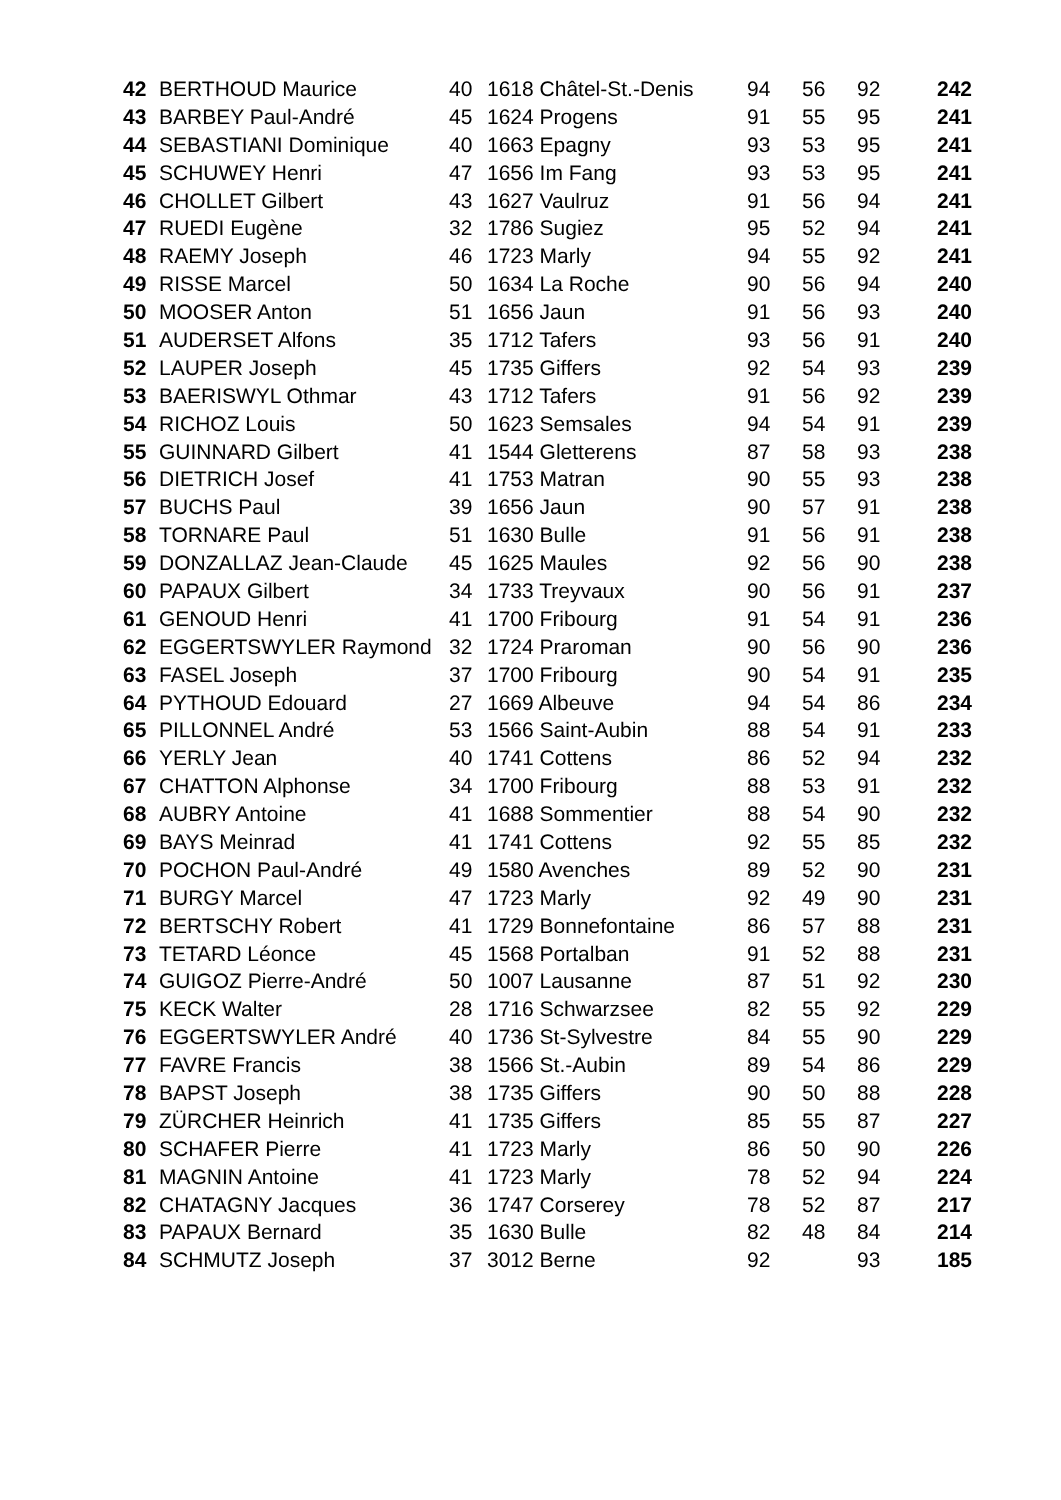| 42 | BERTHOUD Maurice | 40 | 1618 Châtel-St.-Denis | 94 | 56 | 92 | 242 |
| 43 | BARBEY Paul-André | 45 | 1624 Progens | 91 | 55 | 95 | 241 |
| 44 | SEBASTIANI Dominique | 40 | 1663 Epagny | 93 | 53 | 95 | 241 |
| 45 | SCHUWEY Henri | 47 | 1656 Im Fang | 93 | 53 | 95 | 241 |
| 46 | CHOLLET Gilbert | 43 | 1627 Vaulruz | 91 | 56 | 94 | 241 |
| 47 | RUEDI Eugène | 32 | 1786 Sugiez | 95 | 52 | 94 | 241 |
| 48 | RAEMY Joseph | 46 | 1723 Marly | 94 | 55 | 92 | 241 |
| 49 | RISSE Marcel | 50 | 1634 La Roche | 90 | 56 | 94 | 240 |
| 50 | MOOSER Anton | 51 | 1656 Jaun | 91 | 56 | 93 | 240 |
| 51 | AUDERSET Alfons | 35 | 1712 Tafers | 93 | 56 | 91 | 240 |
| 52 | LAUPER Joseph | 45 | 1735 Giffers | 92 | 54 | 93 | 239 |
| 53 | BAERISWYL Othmar | 43 | 1712 Tafers | 91 | 56 | 92 | 239 |
| 54 | RICHOZ Louis | 50 | 1623 Semsales | 94 | 54 | 91 | 239 |
| 55 | GUINNARD Gilbert | 41 | 1544 Gletterens | 87 | 58 | 93 | 238 |
| 56 | DIETRICH Josef | 41 | 1753 Matran | 90 | 55 | 93 | 238 |
| 57 | BUCHS Paul | 39 | 1656 Jaun | 90 | 57 | 91 | 238 |
| 58 | TORNARE Paul | 51 | 1630 Bulle | 91 | 56 | 91 | 238 |
| 59 | DONZALLAZ Jean-Claude | 45 | 1625 Maules | 92 | 56 | 90 | 238 |
| 60 | PAPAUX Gilbert | 34 | 1733 Treyvaux | 90 | 56 | 91 | 237 |
| 61 | GENOUD Henri | 41 | 1700 Fribourg | 91 | 54 | 91 | 236 |
| 62 | EGGERTSWYLER Raymond | 32 | 1724 Praroman | 90 | 56 | 90 | 236 |
| 63 | FASEL Joseph | 37 | 1700 Fribourg | 90 | 54 | 91 | 235 |
| 64 | PYTHOUD Edouard | 27 | 1669 Albeuve | 94 | 54 | 86 | 234 |
| 65 | PILLONNEL André | 53 | 1566 Saint-Aubin | 88 | 54 | 91 | 233 |
| 66 | YERLY Jean | 40 | 1741 Cottens | 86 | 52 | 94 | 232 |
| 67 | CHATTON Alphonse | 34 | 1700 Fribourg | 88 | 53 | 91 | 232 |
| 68 | AUBRY Antoine | 41 | 1688 Sommentier | 88 | 54 | 90 | 232 |
| 69 | BAYS Meinrad | 41 | 1741 Cottens | 92 | 55 | 85 | 232 |
| 70 | POCHON Paul-André | 49 | 1580 Avenches | 89 | 52 | 90 | 231 |
| 71 | BURGY Marcel | 47 | 1723 Marly | 92 | 49 | 90 | 231 |
| 72 | BERTSCHY Robert | 41 | 1729 Bonnefontaine | 86 | 57 | 88 | 231 |
| 73 | TETARD Léonce | 45 | 1568 Portalban | 91 | 52 | 88 | 231 |
| 74 | GUIGOZ Pierre-André | 50 | 1007 Lausanne | 87 | 51 | 92 | 230 |
| 75 | KECK Walter | 28 | 1716 Schwarzsee | 82 | 55 | 92 | 229 |
| 76 | EGGERTSWYLER André | 40 | 1736 St-Sylvestre | 84 | 55 | 90 | 229 |
| 77 | FAVRE Francis | 38 | 1566 St.-Aubin | 89 | 54 | 86 | 229 |
| 78 | BAPST Joseph | 38 | 1735 Giffers | 90 | 50 | 88 | 228 |
| 79 | ZÜRCHER Heinrich | 41 | 1735 Giffers | 85 | 55 | 87 | 227 |
| 80 | SCHAFER Pierre | 41 | 1723 Marly | 86 | 50 | 90 | 226 |
| 81 | MAGNIN Antoine | 41 | 1723 Marly | 78 | 52 | 94 | 224 |
| 82 | CHATAGNY Jacques | 36 | 1747 Corserey | 78 | 52 | 87 | 217 |
| 83 | PAPAUX Bernard | 35 | 1630 Bulle | 82 | 48 | 84 | 214 |
| 84 | SCHMUTZ Joseph | 37 | 3012 Berne | 92 | | 93 | 185 |